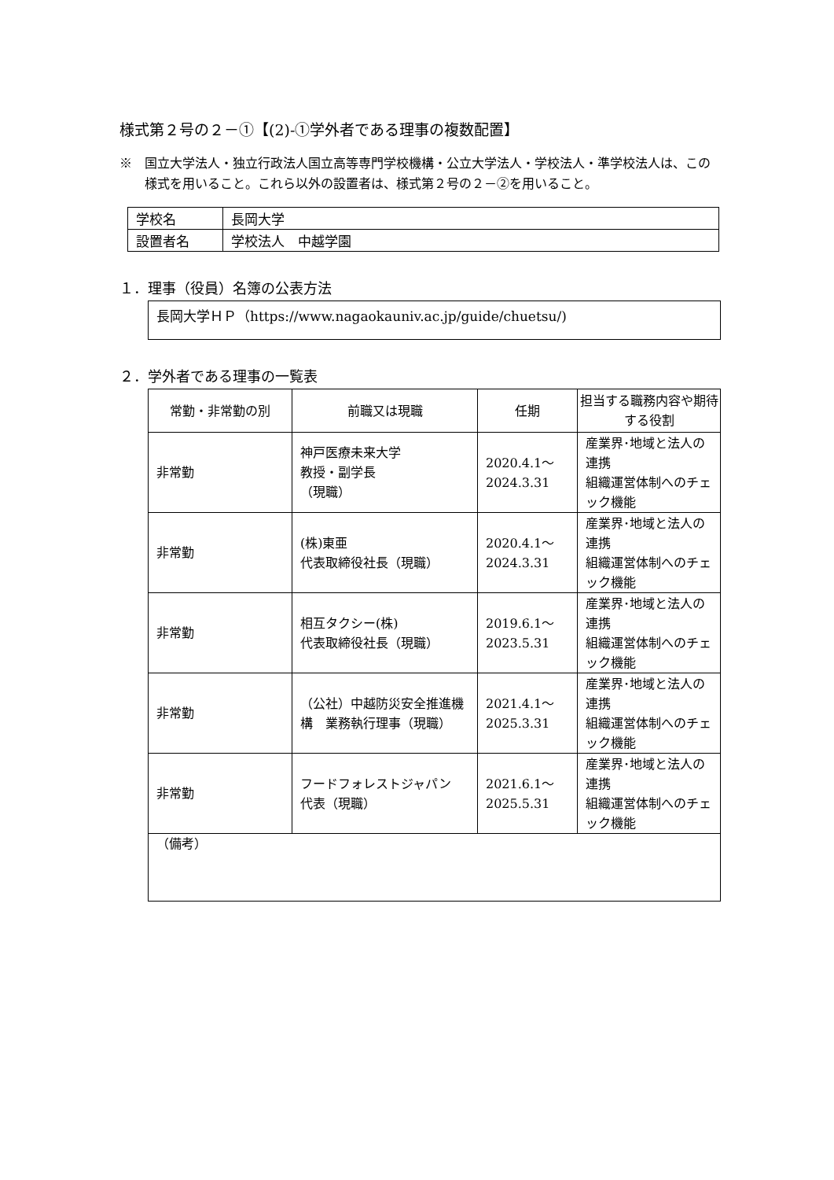様式第２号の２－①【(2)-①学外者である理事の複数配置】
※　国立大学法人・独立行政法人国立高等専門学校機構・公立大学法人・学校法人・準学校法人は、この様式を用いること。これら以外の設置者は、様式第２号の２－②を用いること。
| 学校名 | 長岡大学 |
| 設置者名 | 学校法人 中越学園 |
１．理事（役員）名簿の公表方法
長岡大学ＨＰ（https://www.nagaokauniv.ac.jp/guide/chuetsu/)
２．学外者である理事の一覧表
| 常勤・非常勤の別 | 前職又は現職 | 任期 | 担当する職務内容や期待する役割 |
| --- | --- | --- | --- |
| 非常勤 | 神戸医療未来大学 教授・副学長 （現職） | 2020.4.1～ 2024.3.31 | 産業界･地域と法人の連携 組織運営体制へのチェック機能 |
| 非常勤 | (株)東亜 代表取締役社長（現職） | 2020.4.1～ 2024.3.31 | 産業界･地域と法人の連携 組織運営体制へのチェック機能 |
| 非常勤 | 相互タクシー(株) 代表取締役社長（現職） | 2019.6.1～ 2023.5.31 | 産業界･地域と法人の連携 組織運営体制へのチェック機能 |
| 非常勤 | （公社）中越防災安全推進機構 業務執行理事（現職） | 2021.4.1～ 2025.3.31 | 産業界･地域と法人の連携 組織運営体制へのチェック機能 |
| 非常勤 | フードフォレストジャパン 代表（現職） | 2021.6.1～ 2025.5.31 | 産業界･地域と法人の連携 組織運営体制へのチェック機能 |
| （備考） | | | |